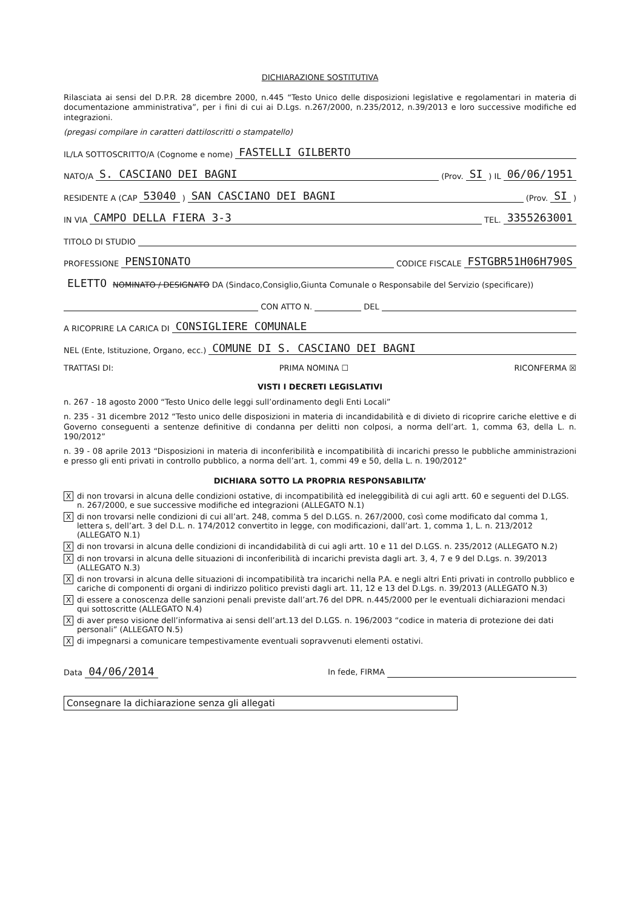DICHIARAZIONE SOSTITUTIVA
Rilasciata ai sensi del D.P.R. 28 dicembre 2000, n.445 “Testo Unico delle disposizioni legislative e regolamentari in materia di documentazione amministrativa”, per i fini di cui ai D.Lgs. n.267/2000, n.235/2012, n.39/2013 e loro successive modifiche ed integrazioni.
(pregasi compilare in caratteri dattiloscritti o stampatello)
IL/LA SOTTOSCRITTO/A (Cognome e nome) FASTELLI GILBERTO
NATO/A S. CASCIANO DEI BAGNI (Prov. SI) IL 06/06/1951
RESIDENTE A (CAP 53040) SAN CASCIANO DEI BAGNI (Prov. SI)
IN VIA CAMPO DELLA FIERA 3-3 TEL. 3355263001
TITOLO DI STUDIO
PROFESSIONE PENSIONATO CODICE FISCALE FSTGBR51H06H790S
ELETTO NOMINATO / DESIGNATO DA (Sindaco,Consiglio,Giunta Comunale o Responsabile del Servizio (specificare))
CON ATTO N. DEL
A RICOPRIRE LA CARICA DI CONSIGLIERE COMUNALE
NEL (Ente, Istituzione, Organo, ecc.) COMUNE DI S. CASCIANO DEI BAGNI
TRATTASI DI: PRIMA NOMINA ☐ RICONFERMA ☒
VISTI I DECRETI LEGISLATIVI
n. 267 - 18 agosto 2000 “Testo Unico delle leggi sull’ordinamento degli Enti Locali”
n. 235 - 31 dicembre 2012 “Testo unico delle disposizioni in materia di incandidabilità e di divieto di ricoprire cariche elettive e di Governo conseguenti a sentenze definitive di condanna per delitti non colposi, a norma dell’art. 1, comma 63, della L. n. 190/2012”
n. 39 - 08 aprile 2013 “Disposizioni in materia di inconferibilità e incompatibilità di incarichi presso le pubbliche amministrazioni e presso gli enti privati in controllo pubblico, a norma dell’art. 1, commi 49 e 50, della L. n. 190/2012”
DICHIARA SOTTO LA PROPRIA RESPONSABILITA’
Xdi non trovarsi in alcuna delle condizioni ostative, di incompatibilità ed ineleggibilità di cui agli artt. 60 e seguenti del D.LGS. n. 267/2000, e sue successive modifiche ed integrazioni (ALLEGATO N.1)
Xdi non trovarsi nelle condizioni di cui all’art. 248, comma 5 del D.LGS. n. 267/2000, così come modificato dal comma 1, lettera s, dell’art. 3 del D.L. n. 174/2012 convertito in legge, con modificazioni, dall’art. 1, comma 1, L. n. 213/2012 (ALLEGATO N.1)
Xdi non trovarsi in alcuna delle condizioni di incandidabilità di cui agli artt. 10 e 11 del D.LGS. n. 235/2012 (ALLEGATO N.2)
Xdi non trovarsi in alcuna delle situazioni di inconferibilità di incarichi prevista dagli art. 3, 4, 7 e 9 del D.Lgs. n. 39/2013 (ALLEGATO N.3)
Xdi non trovarsi in alcuna delle situazioni di incompatibilità tra incarichi nella P.A. e negli altri Enti privati in controllo pubblico e cariche di componenti di organi di indirizzo politico previsti dagli art. 11, 12 e 13 del D.Lgs. n. 39/2013 (ALLEGATO N.3)
Xdi essere a conoscenza delle sanzioni penali previste dall’art.76 del DPR. n.445/2000 per le eventuali dichiarazioni mendaci qui sottoscritte (ALLEGATO N.4)
Xdi aver preso visione dell’informativa ai sensi dell’art.13 del D.LGS. n. 196/2003 “codice in materia di protezione dei dati personali” (ALLEGATO N.5)
Xdi impegnarsi a comunicare tempestivamente eventuali sopravvenuti elementi ostativi.
Data 04/06/2014 In fede, FIRMA
Consegnare la dichiarazione senza gli allegati